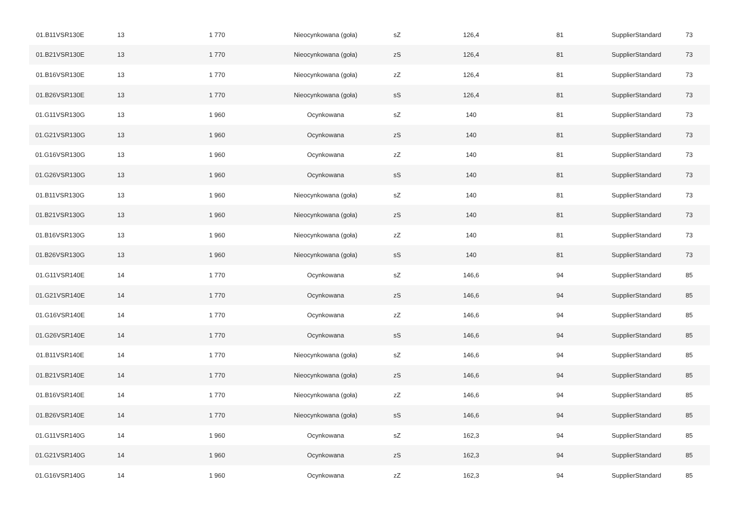| 01.B11VSR130E | 13 | 1 770 | Nieocynkowana (goła) | sZ | 126,4 | 81 | SupplierStandard | 73 |
| 01.B21VSR130E | 13 | 1 770 | Nieocynkowana (goła) | zS | 126,4 | 81 | SupplierStandard | 73 |
| 01.B16VSR130E | 13 | 1 770 | Nieocynkowana (goła) | zZ | 126,4 | 81 | SupplierStandard | 73 |
| 01.B26VSR130E | 13 | 1 770 | Nieocynkowana (goła) | sS | 126,4 | 81 | SupplierStandard | 73 |
| 01.G11VSR130G | 13 | 1 960 | Ocynkowana | sZ | 140 | 81 | SupplierStandard | 73 |
| 01.G21VSR130G | 13 | 1 960 | Ocynkowana | zS | 140 | 81 | SupplierStandard | 73 |
| 01.G16VSR130G | 13 | 1 960 | Ocynkowana | zZ | 140 | 81 | SupplierStandard | 73 |
| 01.G26VSR130G | 13 | 1 960 | Ocynkowana | sS | 140 | 81 | SupplierStandard | 73 |
| 01.B11VSR130G | 13 | 1 960 | Nieocynkowana (goła) | sZ | 140 | 81 | SupplierStandard | 73 |
| 01.B21VSR130G | 13 | 1 960 | Nieocynkowana (goła) | zS | 140 | 81 | SupplierStandard | 73 |
| 01.B16VSR130G | 13 | 1 960 | Nieocynkowana (goła) | zZ | 140 | 81 | SupplierStandard | 73 |
| 01.B26VSR130G | 13 | 1 960 | Nieocynkowana (goła) | sS | 140 | 81 | SupplierStandard | 73 |
| 01.G11VSR140E | 14 | 1 770 | Ocynkowana | sZ | 146,6 | 94 | SupplierStandard | 85 |
| 01.G21VSR140E | 14 | 1 770 | Ocynkowana | zS | 146,6 | 94 | SupplierStandard | 85 |
| 01.G16VSR140E | 14 | 1 770 | Ocynkowana | zZ | 146,6 | 94 | SupplierStandard | 85 |
| 01.G26VSR140E | 14 | 1 770 | Ocynkowana | sS | 146,6 | 94 | SupplierStandard | 85 |
| 01.B11VSR140E | 14 | 1 770 | Nieocynkowana (goła) | sZ | 146,6 | 94 | SupplierStandard | 85 |
| 01.B21VSR140E | 14 | 1 770 | Nieocynkowana (goła) | zS | 146,6 | 94 | SupplierStandard | 85 |
| 01.B16VSR140E | 14 | 1 770 | Nieocynkowana (goła) | zZ | 146,6 | 94 | SupplierStandard | 85 |
| 01.B26VSR140E | 14 | 1 770 | Nieocynkowana (goła) | sS | 146,6 | 94 | SupplierStandard | 85 |
| 01.G11VSR140G | 14 | 1 960 | Ocynkowana | sZ | 162,3 | 94 | SupplierStandard | 85 |
| 01.G21VSR140G | 14 | 1 960 | Ocynkowana | zS | 162,3 | 94 | SupplierStandard | 85 |
| 01.G16VSR140G | 14 | 1 960 | Ocynkowana | zZ | 162,3 | 94 | SupplierStandard | 85 |